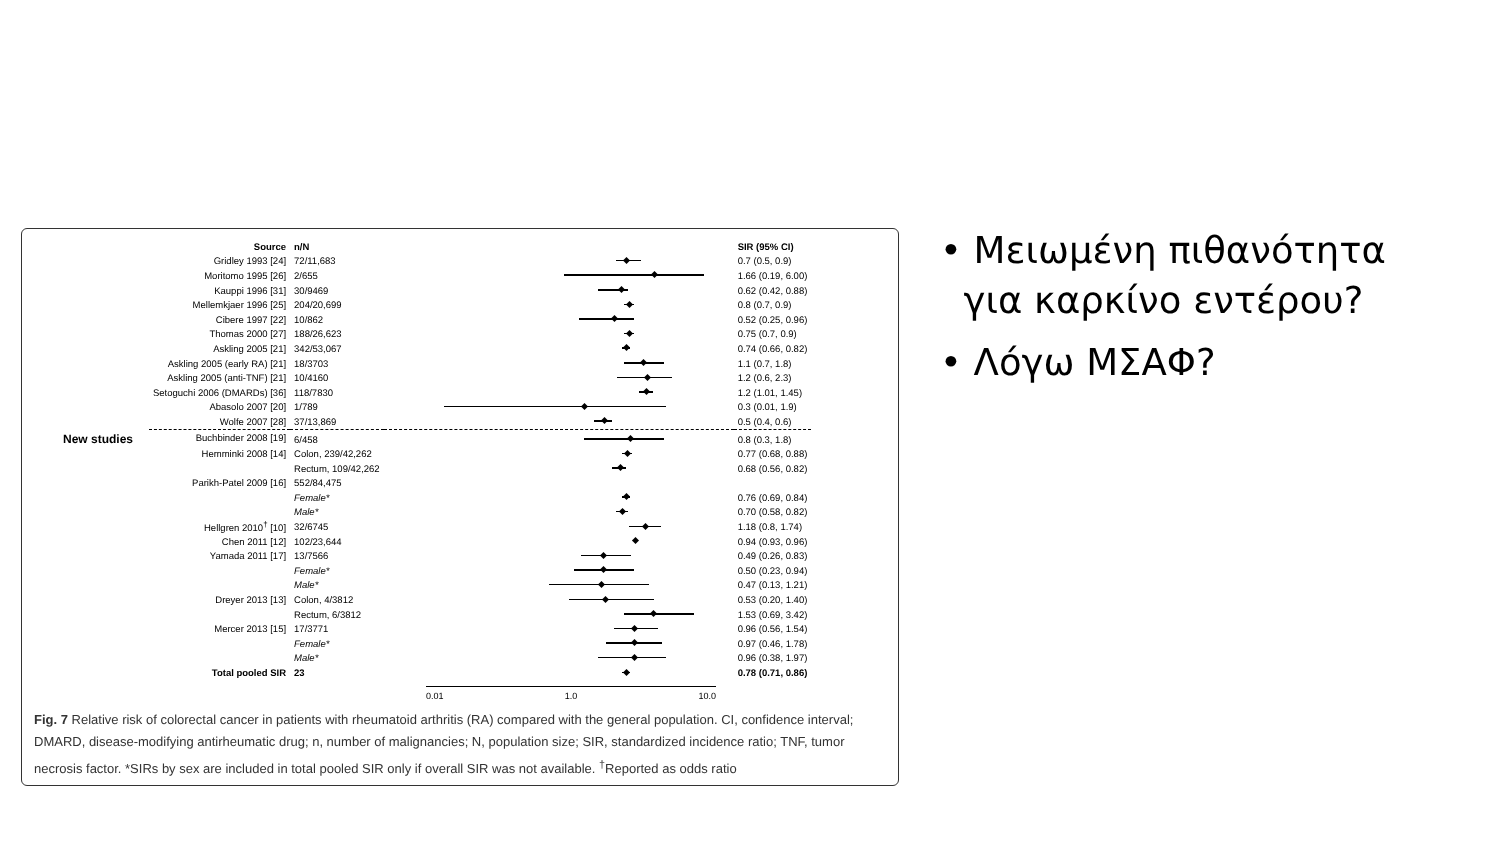| Source | n/N | | SIR (95% CI) |
| --- | --- | --- | --- |
| Gridley 1993 [24] | 72/11,683 | | 0.7 (0.5, 0.9) |
| Moritomo 1995 [26] | 2/655 | | 1.66 (0.19, 6.00) |
| Kauppi 1996 [31] | 30/9469 | | 0.62 (0.42, 0.88) |
| Mellemkjaer 1996 [25] | 204/20,699 | | 0.8 (0.7, 0.9) |
| Cibere 1997 [22] | 10/862 | | 0.52 (0.25, 0.96) |
| Thomas 2000 [27] | 188/26,623 | | 0.75 (0.7, 0.9) |
| Askling 2005 [21] | 342/53,067 | | 0.74 (0.66, 0.82) |
| Askling 2005 (early RA) [21] | 18/3703 | | 1.1 (0.7, 1.8) |
| Askling 2005 (anti-TNF) [21] | 10/4160 | | 1.2 (0.6, 2.3) |
| Setoguchi 2006 (DMARDs) [36] | 118/7830 | | 1.2 (1.01, 1.45) |
| Abasolo 2007 [20] | 1/789 | | 0.3 (0.01, 1.9) |
| Wolfe 2007 [28] | 37/13,869 | | 0.5 (0.4, 0.6) |
| New studies Buchbinder 2008 [19] | 6/458 | | 0.8 (0.3, 1.8) |
| Hemminki 2008 [14] | Colon, 239/42,262 | | 0.77 (0.68, 0.88) |
| | Rectum, 109/42,262 | | 0.68 (0.56, 0.82) |
| Parikh-Patel 2009 [16] | 552/84,475 | | |
| | Female* | | 0.76 (0.69, 0.84) |
| | Male* | | 0.70 (0.58, 0.82) |
| Hellgren 2010<sup>†</sup> [10] | 32/6745 | | 1.18 (0.8, 1.74) |
| Chen 2011 [12] | 102/23,644 | | 0.94 (0.93, 0.96) |
| Yamada 2011 [17] | 13/7566 | | 0.49 (0.26, 0.83) |
| | Female* | | 0.50 (0.23, 0.94) |
| | Male* | | 0.47 (0.13, 1.21) |
| Dreyer 2013 [13] | Colon, 4/3812 | | 0.53 (0.20, 1.40) |
| | Rectum, 6/3812 | | 1.53 (0.69, 3.42) |
| Mercer 2013 [15] | 17/3771 | | 0.96 (0.56, 1.54) |
| | Female* | | 0.97 (0.46, 1.78) |
| | Male* | | 0.96 (0.38, 1.97) |
| Total pooled SIR | 23 | | 0.78 (0.71, 0.86) |
0.01 1.0 10.0
Fig. 7 Relative risk of colorectal cancer in patients with rheumatoid arthritis (RA) compared with the general population. CI, confidence interval; DMARD, disease-modifying antirheumatic drug; n, number of malignancies; N, population size; SIR, standardized incidence ratio; TNF, tumor necrosis factor. *SIRs by sex are included in total pooled SIR only if overall SIR was not available. <sup>†</sup>Reported as odds ratio
• Μειωμένη πιθανότητα
για καρκίνο εντέρου?
• Λόγω ΜΣΑΦ?